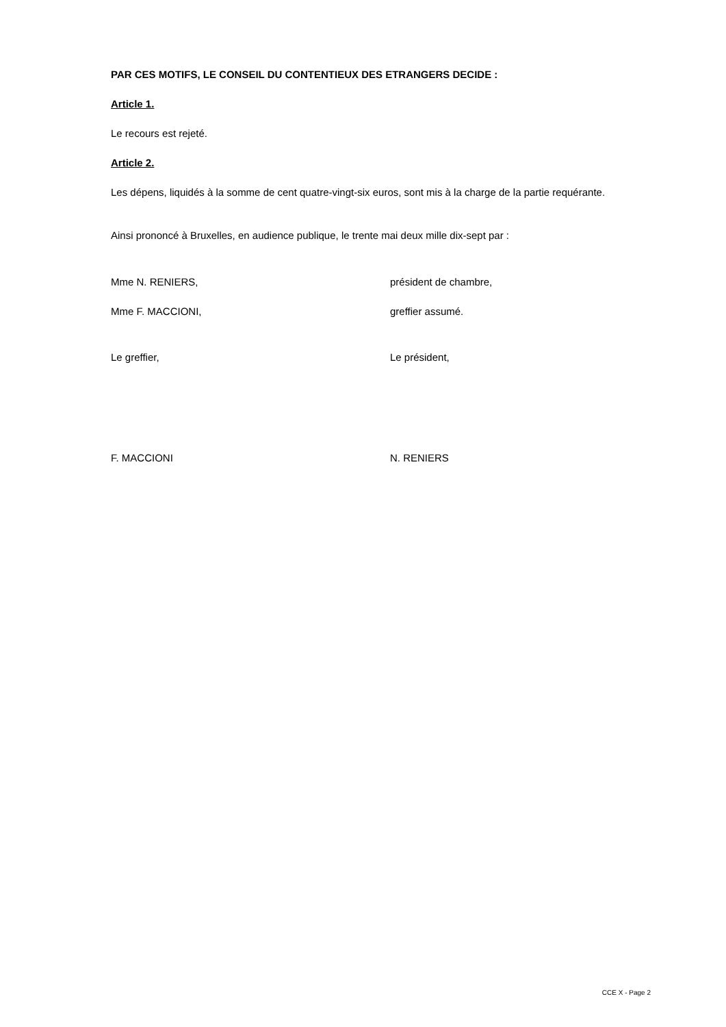PAR CES MOTIFS, LE CONSEIL DU CONTENTIEUX DES ETRANGERS DECIDE :
Article 1.
Le recours est rejeté.
Article 2.
Les dépens, liquidés à la somme de cent quatre-vingt-six euros, sont mis à la charge de la partie requérante.
Ainsi prononcé à Bruxelles, en audience publique, le trente mai deux mille dix-sept par :
Mme N. RENIERS, président de chambre,
Mme F. MACCIONI, greffier assumé.
Le greffier, Le président,
F. MACCIONI N. RENIERS
CCE X - Page 2